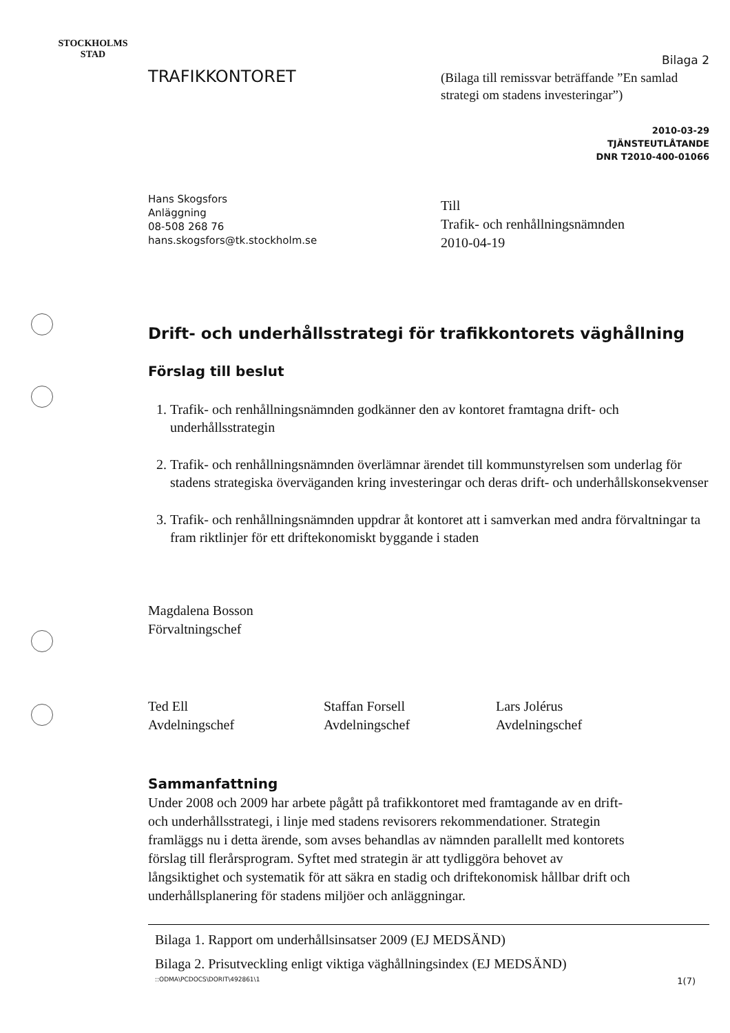STOCKHOLMS STAD
TRAFIKKONTORET
Bilaga 2
(Bilaga till remissvar beträffande ”En samlad strategi om stadens investeringar”)
2010-03-29
TJÄNSTEUTLÅTANDE
DNR T2010-400-01066
Hans Skogsfors
Anläggning
08-508 268 76
hans.skogsfors@tk.stockholm.se
Till
Trafik- och renhållningsnämnden
2010-04-19
Drift- och underhållsstrategi för trafikkontorets väghållning
Förslag till beslut
1. Trafik- och renhållningsnämnden godkänner den av kontoret framtagna drift- och underhållsstrategin
2. Trafik- och renhållningsnämnden överlämnar ärendet till kommunstyrelsen som underlag för stadens strategiska överväganden kring investeringar och deras drift- och underhållskonsekvenser
3. Trafik- och renhållningsnämnden uppdrar åt kontoret att i samverkan med andra förvaltningar ta fram riktlinjer för ett driftekonomiskt byggande i staden
Magdalena Bosson
Förvaltningschef
Ted Ell
Avdelningschef
Staffan Forsell
Avdelningschef
Lars Jolérus
Avdelningschef
Sammanfattning
Under 2008 och 2009 har arbete pågått på trafikkontoret med framtagande av en drift- och underhållsstrategi, i linje med stadens revisorers rekommendationer. Strategin framläggs nu i detta ärende, som avses behandlas av nämnden parallellt med kontorets förslag till flerårsprogram. Syftet med strategin är att tydliggöra behovet av långsiktighet och systematik för att säkra en stadig och driftekonomisk hållbar drift och underhållsplanering för stadens miljöer och anläggningar.
Bilaga 1. Rapport om underhållsinsatser 2009 (EJ MEDSÄND)
Bilaga 2. Prisutveckling enligt viktiga väghållningsindex (EJ MEDSÄND)
::ODMA\PCDOCS\DORIT\492861\1 1(7)